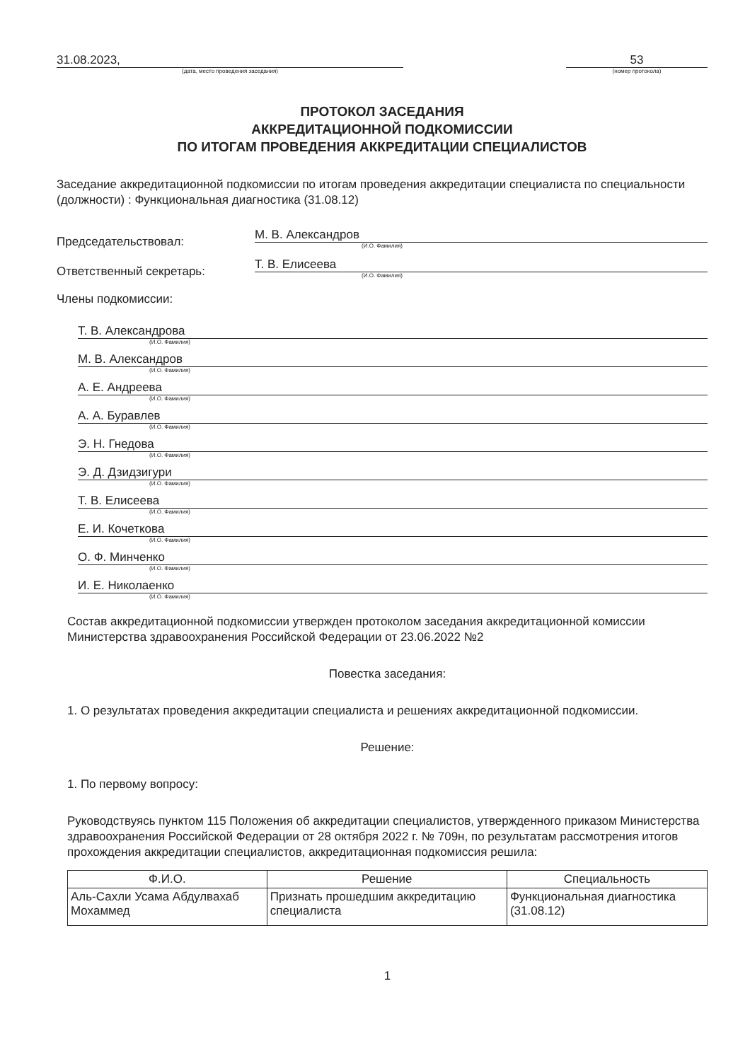31.08.2023,
(дата, место проведения заседания)
53
(номер протокола)
ПРОТОКОЛ ЗАСЕДАНИЯ
АККРЕДИТАЦИОННОЙ ПОДКОМИССИИ
ПО ИТОГАМ ПРОВЕДЕНИЯ АККРЕДИТАЦИИ СПЕЦИАЛИСТОВ
Заседание аккредитационной подкомиссии по итогам проведения аккредитации специалиста по специальности (должности) : Функциональная диагностика (31.08.12)
Председательствовал:
М. В. Александров
(И.О. Фамилия)
Ответственный секретарь:
Т. В. Елисеева
(И.О. Фамилия)
Члены подкомиссии:
Т. В. Александрова
(И.О. Фамилия)
М. В. Александров
(И.О. Фамилия)
А. Е. Андреева
(И.О. Фамилия)
А. А. Буравлев
(И.О. Фамилия)
Э. Н. Гнедова
(И.О. Фамилия)
Э. Д. Дзидзигури
(И.О. Фамилия)
Т. В. Елисеева
(И.О. Фамилия)
Е. И. Кочеткова
(И.О. Фамилия)
О. Ф. Минченко
(И.О. Фамилия)
И. Е. Николаенко
(И.О. Фамилия)
Состав аккредитационной подкомиссии утвержден протоколом заседания аккредитационной комиссии Министерства здравоохранения Российской Федерации от 23.06.2022 №2
Повестка заседания:
1. О результатах проведения аккредитации специалиста и решениях аккредитационной подкомиссии.
Решение:
1. По первому вопросу:
Руководствуясь пунктом 115 Положения об аккредитации специалистов, утвержденного приказом Министерства здравоохранения Российской Федерации от 28 октября 2022 г. № 709н, по результатам рассмотрения итогов прохождения аккредитации специалистов, аккредитационная подкомиссия решила:
| Ф.И.О. | Решение | Специальность |
| --- | --- | --- |
| Аль-Сахли Усама Абдулвахаб Мохаммед | Признать прошедшим аккредитацию специалиста | Функциональная диагностика (31.08.12) |
1